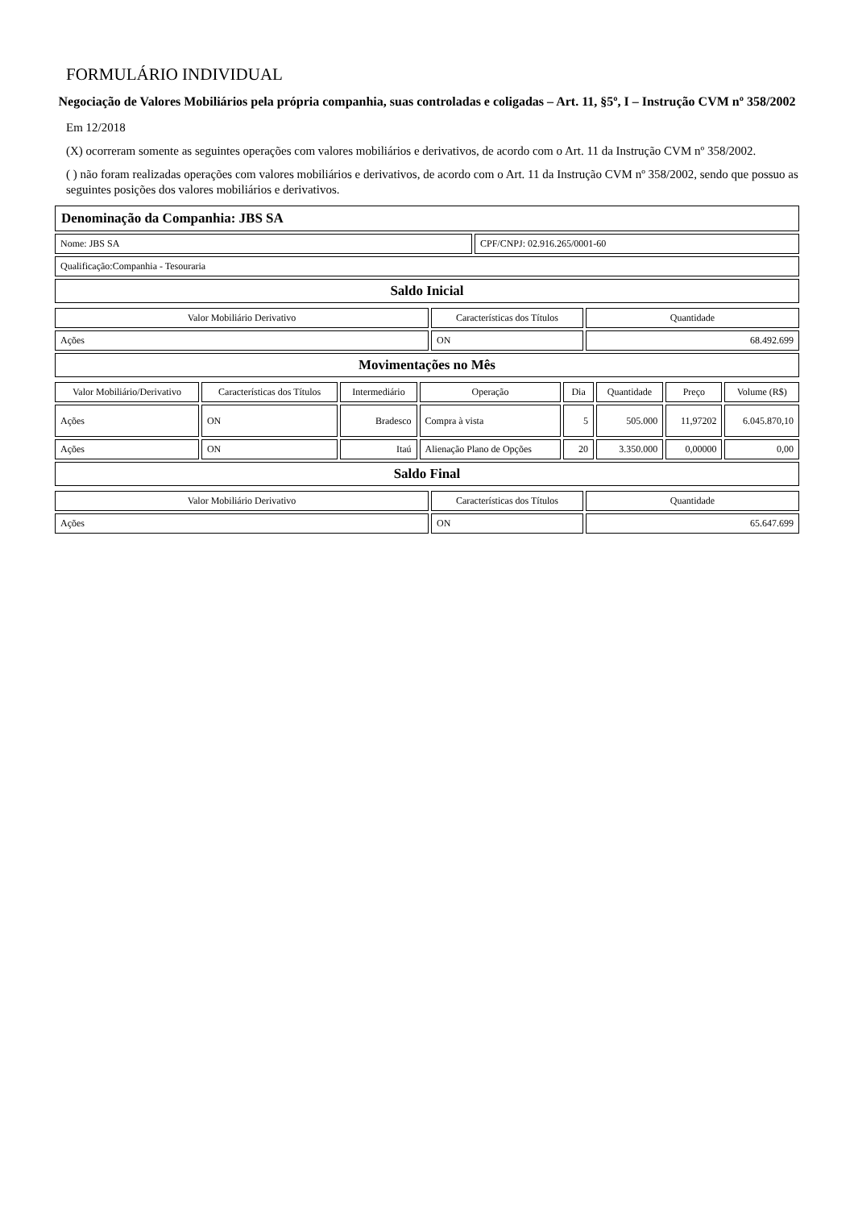FORMULÁRIO INDIVIDUAL
Negociação de Valores Mobiliários pela própria companhia, suas controladas e coligadas – Art. 11, §5º, I – Instrução CVM nº 358/2002
Em 12/2018
(X) ocorreram somente as seguintes operações com valores mobiliários e derivativos, de acordo com o Art. 11 da Instrução CVM nº 358/2002.
( ) não foram realizadas operações com valores mobiliários e derivativos, de acordo com o Art. 11 da Instrução CVM nº 358/2002, sendo que possuo as seguintes posições dos valores mobiliários e derivativos.
Denominação da Companhia: JBS SA
Nome: JBS SA CPF/CNPJ: 02.916.265/0001-60
Qualificação:Companhia - Tesouraria
Saldo Inicial
| Valor Mobiliário Derivativo | Características dos Títulos | Quantidade |
| --- | --- | --- |
| Ações | ON | 68.492.699 |
Movimentações no Mês
| Valor Mobiliário/Derivativo | Características dos Títulos | Intermediário | Operação | Dia | Quantidade | Preço | Volume (R$) |
| --- | --- | --- | --- | --- | --- | --- | --- |
| Ações | ON | Bradesco | Compra à vista | 5 | 505.000 | 11,97202 | 6.045.870,10 |
| Ações | ON | Itaú | Alienação Plano de Opções | 20 | 3.350.000 | 0,00000 | 0,00 |
Saldo Final
| Valor Mobiliário Derivativo | Características dos Títulos | Quantidade |
| --- | --- | --- |
| Ações | ON | 65.647.699 |